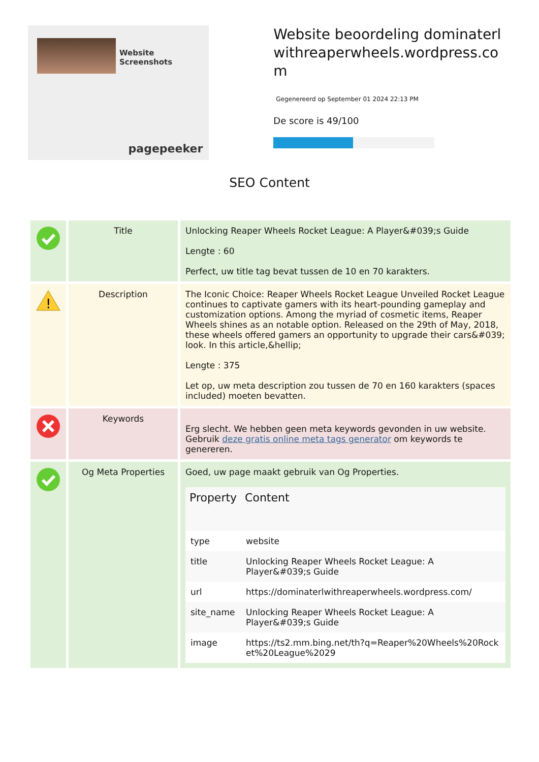Website Screenshots
pagepeeker
Website beoordeling dominaterlwithreaperwheels.wordpress.com
Gegenereerd op September 01 2024 22:13 PM
De score is 49/100
SEO Content
| | Title | Unlocking Reaper Wheels Rocket League: A Player&#039;s Guide Lengte : 60 Perfect, uw title tag bevat tussen de 10 en 70 karakters. |
| ! | Description | The Iconic Choice: Reaper Wheels Rocket League Unveiled Rocket League continues to captivate gamers with its heart-pounding gameplay and customization options. Among the myriad of cosmetic items, Reaper Wheels shines as an notable option. Released on the 29th of May, 2018, these wheels offered gamers an opportunity to upgrade their cars&#039; look. In this article,&hellip; Lengte : 375 Let op, uw meta description zou tussen de 70 en 160 karakters (spaces included) moeten bevatten. |
| | Keywords | Erg slecht. We hebben geen meta keywords gevonden in uw website. Gebruik deze gratis online meta tags generator om keywords te genereren. |
| | Og Meta Properties | Goed, uw page maakt gebruik van Og Properties. / Property / Content / / --- / --- / / type / website / / title / Unlocking Reaper Wheels Rocket League: A Player&#039;s Guide / / url / https://dominaterlwithreaperwheels.wordpress.com/ / / site_name / Unlocking Reaper Wheels Rocket League: A Player&#039;s Guide / / image / https://ts2.mm.bing.net/th?q=Reaper%20Wheels%20Rocket%20League%2029 / |